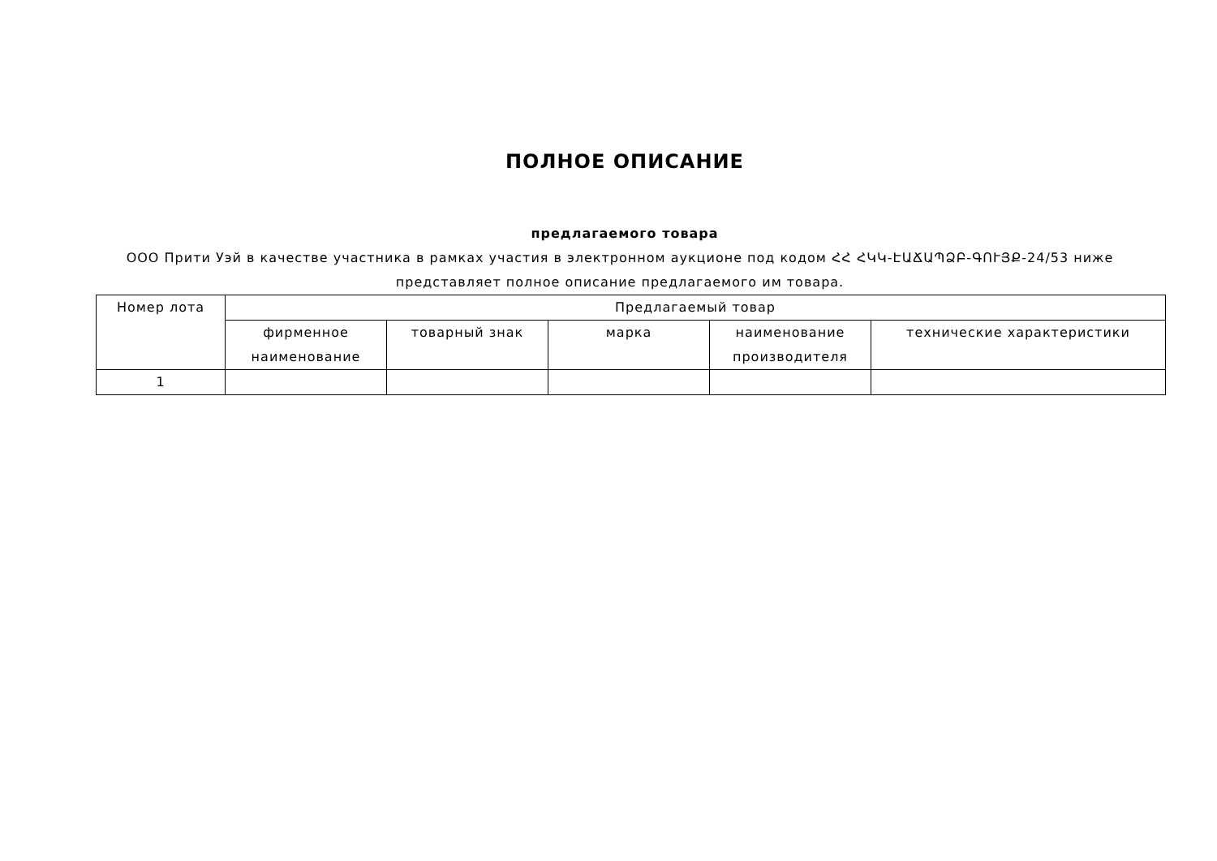ПОЛНОЕ ОПИСАНИЕ
предлагаемого товара
ООО Прити Уэй в качестве участника в рамках участия в электронном аукционе под кодом ՀՀ ՀԿԿ-ԷԱՃԱՊՁԲ-ԳՈՒՅՔ-24/53 ниже представляет полное описание предлагаемого им товара.
| Номер лота | Предлагаемый товар | | | | |
| --- | --- | --- | --- | --- | --- |
| | фирменное наименование | товарный знак | марка | наименование производителя | технические характеристики |
| 1 | | | | | |